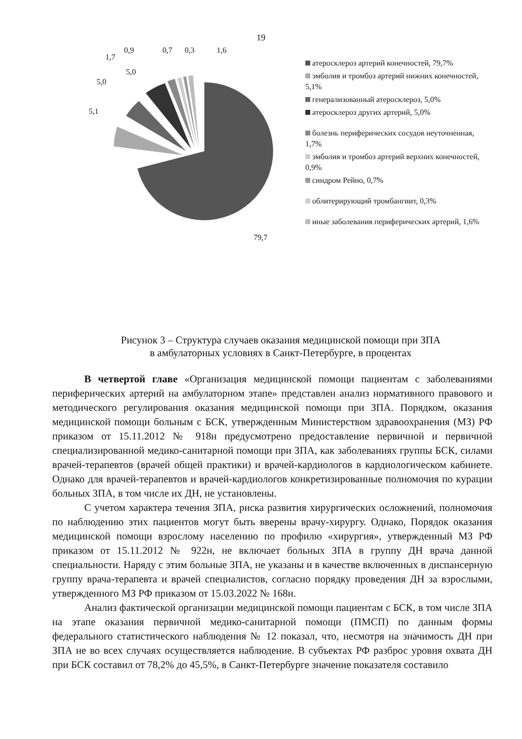19
5,1
5,0
5,0
1,7
0,9 0,7 0,3 1,6
79,7
атеросклероз артерий конечностей, 79,7%
эмболия и тромбоз артерий нижних конечностей, 5,1%
генерализованный атеросклероз, 5,0%
атеросклероз других артерий, 5,0%
болезнь периферических сосудов неуточненная, 1,7%
эмболия и тромбоз артерий верхних конечностей, 0,9%
синдром Рейно, 0,7%
облитерирующий тромбангиит, 0,3%
иные заболевания периферических артерий, 1,6%
Рисунок 3 – Структура случаев оказания медицинской помощи при ЗПА
в амбулаторных условиях в Санкт-Петербурге, в процентах
В четвертой главе «Организация медицинской помощи пациентам с заболеваниями периферических артерий на амбулаторном этапе» представлен анализ нормативного правового и методического регулирования оказания медицинской помощи при ЗПА. Порядком, оказания медицинской помощи больным с БСК, утвержденным Министерством здравоохранения (МЗ) РФ приказом от 15.11.2012 № 918н предусмотрено предоставление первичной и первичной специализированной медико-санитарной помощи при ЗПА, как заболеваниях группы БСК, силами врачей-терапевтов (врачей общей практики) и врачей-кардиологов в кардиологическом кабинете. Однако для врачей-терапевтов и врачей-кардиологов конкретизированные полномочия по курации больных ЗПА, в том числе их ДН, не установлены.
С учетом характера течения ЗПА, риска развития хирургических осложнений, полномочия по наблюдению этих пациентов могут быть вверены врачу-хирургу. Однако, Порядок оказания медицинской помощи взрослому населению по профилю «хирургия», утвержденный МЗ РФ приказом от 15.11.2012 № 922н, не включает больных ЗПА в группу ДН врача данной специальности. Наряду с этим больные ЗПА, не указаны и в качестве включенных в диспансерную группу врача-терапевта и врачей специалистов, согласно порядку проведения ДН за взрослыми, утвержденного МЗ РФ приказом от 15.03.2022 № 168н.
Анализ фактической организации медицинской помощи пациентам с БСК, в том числе ЗПА на этапе оказания первичной медико-санитарной помощи (ПМСП) по данным формы федерального статистического наблюдения № 12 показал, что, несмотря на значимость ДН при ЗПА не во всех случаях осуществляется наблюдение. В субъектах РФ разброс уровня охвата ДН при БСК составил от 78,2% до 45,5%, в Санкт-Петербурге значение показателя составило